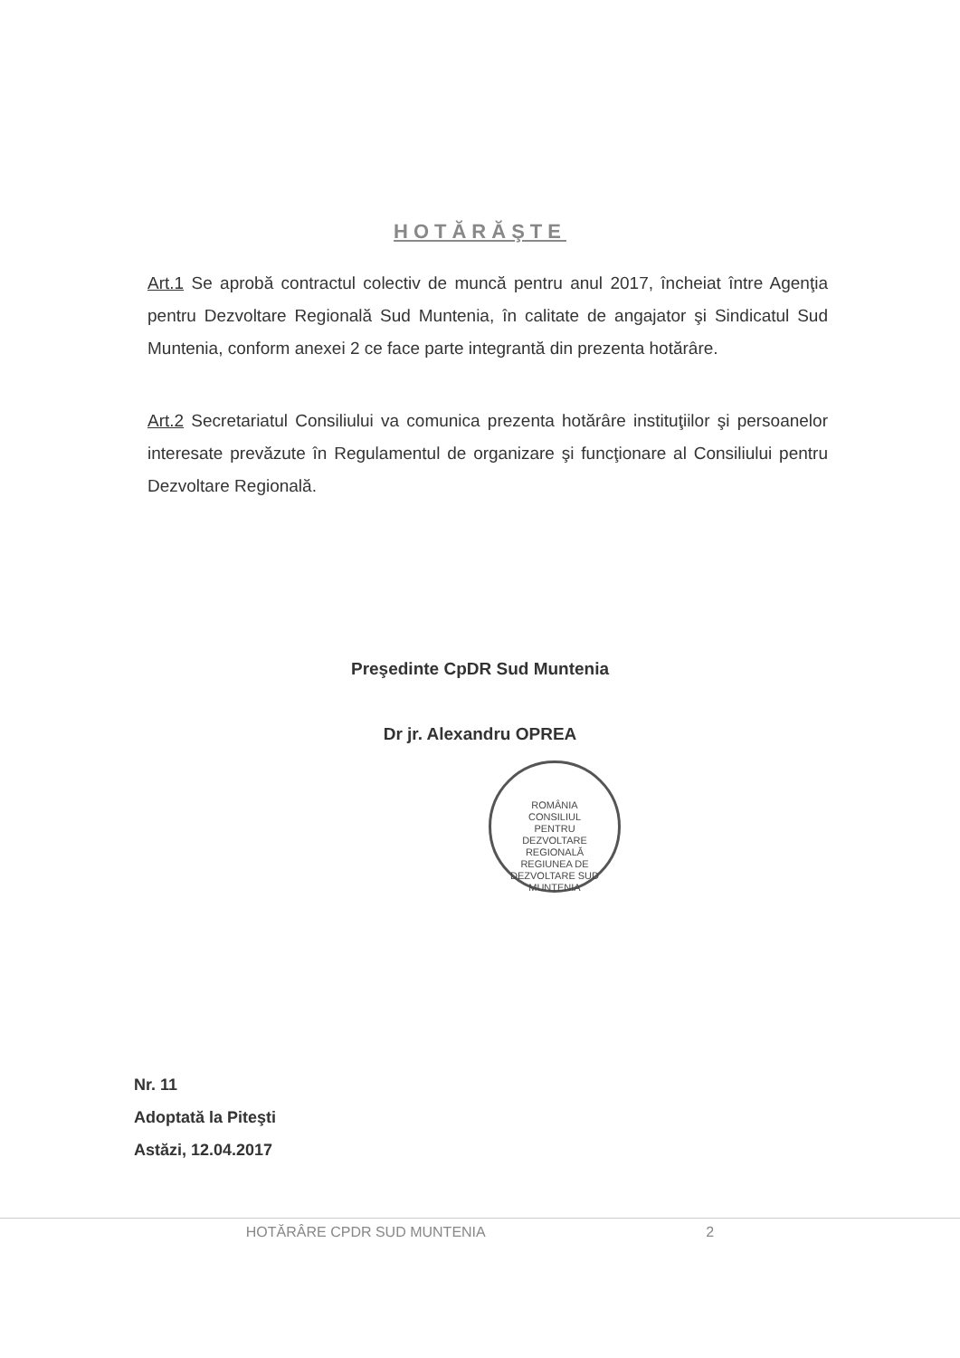HOTĂRĂŞTE
Art.1 Se aprobă contractul colectiv de muncă pentru anul 2017, încheiat între Agenţia pentru Dezvoltare Regională Sud Muntenia, în calitate de angajator şi Sindicatul Sud Muntenia, conform anexei 2 ce face parte integrantă din prezenta hotărâre.
Art.2 Secretariatul Consiliului va comunica prezenta hotărâre instituţiilor şi persoanelor interesate prevăzute în Regulamentul de organizare şi funcţionare al Consiliului pentru Dezvoltare Regională.
Preşedinte CpDR Sud Muntenia
Dr jr. Alexandru OPREA
ROMÂNIA
CONSILIUL
PENTRU
DEZVOLTARE
REGIONALĂ
REGIUNEA DE DEZVOLTARE SUD MUNTENIA
Nr. 11
Adoptată la Piteşti
Astăzi, 12.04.2017
HOTĂRÂRE CPDR SUD MUNTENIA 2